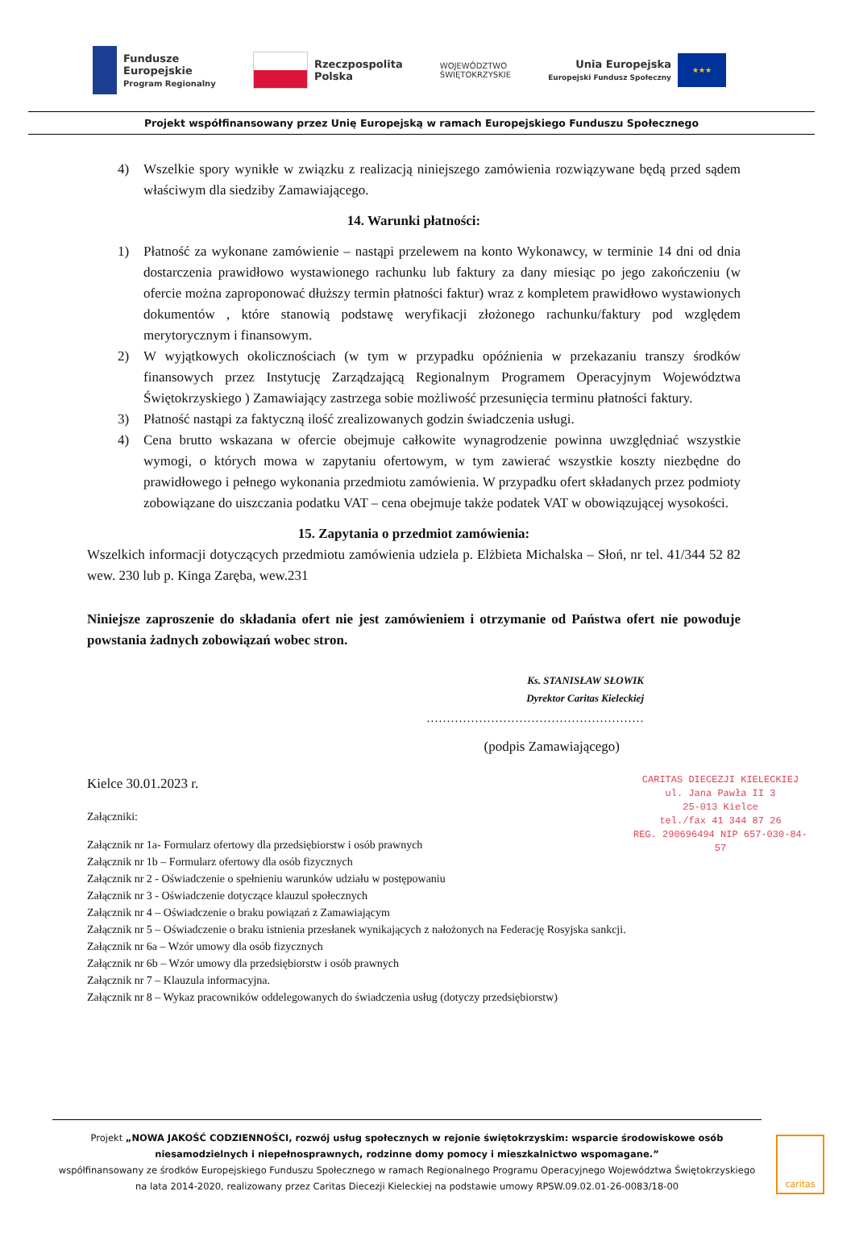Fundusze
Europejskie
Program Regionalny
Rzeczpospolita
Polska
WOJEWÓDZTWO
ŚWIĘTOKRZYSKIE
Unia Europejska
Europejski Fundusz Społeczny
★★★
Projekt współfinansowany przez Unię Europejską w ramach Europejskiego Funduszu Społecznego
4) Wszelkie spory wynikłe w związku z realizacją niniejszego zamówienia rozwiązywane będą przed sądem właściwym dla siedziby Zamawiającego.
14. Warunki płatności:
1) Płatność za wykonane zamówienie – nastąpi przelewem na konto Wykonawcy, w terminie 14 dni od dnia dostarczenia prawidłowo wystawionego rachunku lub faktury za dany miesiąc po jego zakończeniu (w ofercie można zaproponować dłuższy termin płatności faktur) wraz z kompletem prawidłowo wystawionych dokumentów , które stanowią podstawę weryfikacji złożonego rachunku/faktury pod względem merytorycznym i finansowym.
2) W wyjątkowych okolicznościach (w tym w przypadku opóźnienia w przekazaniu transzy środków finansowych przez Instytucję Zarządzającą Regionalnym Programem Operacyjnym Województwa Świętokrzyskiego ) Zamawiający zastrzega sobie możliwość przesunięcia terminu płatności faktury.
3) Płatność nastąpi za faktyczną ilość zrealizowanych godzin świadczenia usługi.
4) Cena brutto wskazana w ofercie obejmuje całkowite wynagrodzenie powinna uwzględniać wszystkie wymogi, o których mowa w zapytaniu ofertowym, w tym zawierać wszystkie koszty niezbędne do prawidłowego i pełnego wykonania przedmiotu zamówienia. W przypadku ofert składanych przez podmioty zobowiązane do uiszczania podatku VAT – cena obejmuje także podatek VAT w obowiązującej wysokości.
15. Zapytania o przedmiot zamówienia:
Wszelkich informacji dotyczących przedmiotu zamówienia udziela p. Elżbieta Michalska – Słoń, nr tel. 41/344 52 82 wew. 230 lub p. Kinga Zaręba, wew.231
Niniejsze zaproszenie do składania ofert nie jest zamówieniem i otrzymanie od Państwa ofert nie powoduje powstania żadnych zobowiązań wobec stron.
Ks. STANISŁAW SŁOWIK
Dyrektor Caritas Kieleckiej
………………………………………………
(podpis Zamawiającego)
CARITAS DIECEZJI KIELECKIEJ
ul. Jana Pawła II 3
25-013 Kielce
tel./fax 41 344 87 26
REG. 290696494 NIP 657-030-84-57
Kielce 30.01.2023 r.
Załączniki:
Załącznik nr 1a- Formularz ofertowy dla przedsiębiorstw i osób prawnych
Załącznik nr 1b – Formularz ofertowy dla osób fizycznych
Załącznik nr 2 - Oświadczenie o spełnieniu warunków udziału w postępowaniu
Załącznik nr 3 - Oświadczenie dotyczące klauzul społecznych
Załącznik nr 4 – Oświadczenie o braku powiązań z Zamawiającym
Załącznik nr 5 – Oświadczenie o braku istnienia przesłanek wynikających z nałożonych na Federację Rosyjska sankcji.
Załącznik nr 6a – Wzór umowy dla osób fizycznych
Załącznik nr 6b – Wzór umowy dla przedsiębiorstw i osób prawnych
Załącznik nr 7 – Klauzula informacyjna.
Załącznik nr 8 – Wykaz pracowników oddelegowanych do świadczenia usług (dotyczy przedsiębiorstw)
Projekt „NOWA JAKOŚĆ CODZIENNOŚCI, rozwój usług społecznych w rejonie świętokrzyskim: wsparcie środowiskowe osób niesamodzielnych i niepełnosprawnych, rodzinne domy pomocy i mieszkalnictwo wspomagane.”
współfinansowany ze środków Europejskiego Funduszu Społecznego w ramach Regionalnego Programu Operacyjnego Województwa Świętokrzyskiego na lata 2014-2020, realizowany przez Caritas Diecezji Kieleckiej na podstawie umowy RPSW.09.02.01-26-0083/18-00
caritas